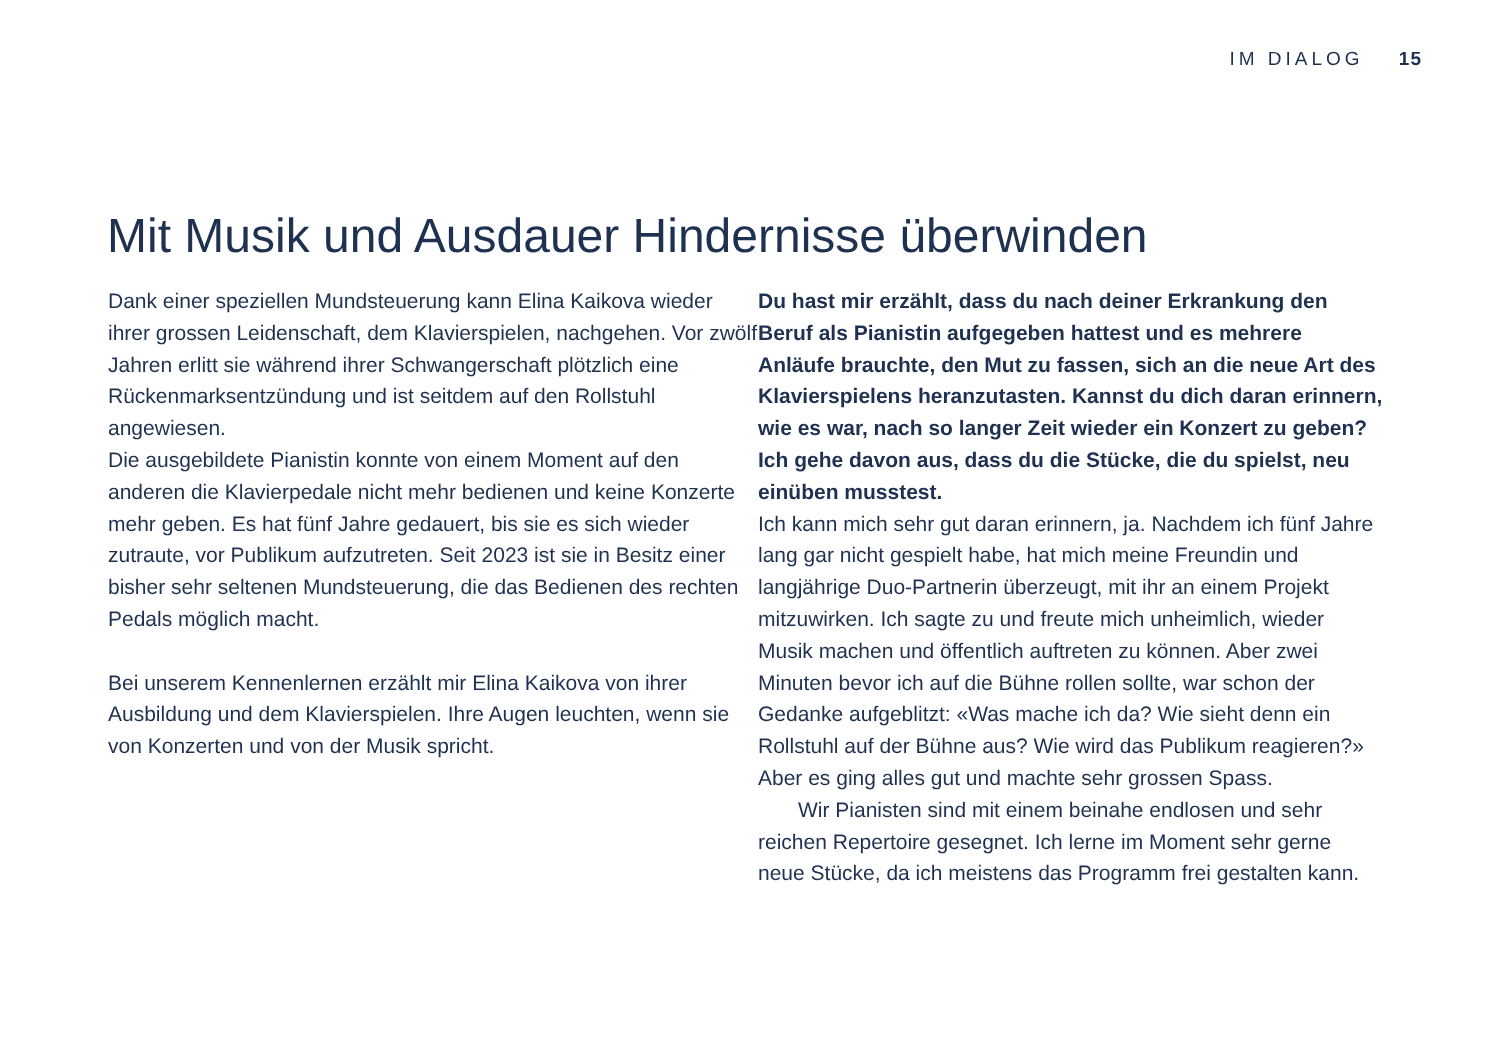IM DIALOG 15
Mit Musik und Ausdauer Hindernisse überwinden
Dank einer speziellen Mundsteuerung kann Elina Kaikova wieder ihrer grossen Leidenschaft, dem Klavierspielen, nachgehen. Vor zwölf Jahren erlitt sie während ihrer Schwangerschaft plötzlich eine Rückenmarksentzündung und ist seitdem auf den Rollstuhl angewiesen.
Die ausgebildete Pianistin konnte von einem Moment auf den anderen die Klavierpedale nicht mehr bedienen und keine Konzerte mehr geben. Es hat fünf Jahre gedauert, bis sie es sich wieder zutraute, vor Publikum aufzutreten. Seit 2023 ist sie in Besitz einer bisher sehr seltenen Mundsteuerung, die das Bedienen des rechten Pedals möglich macht.
Bei unserem Kennenlernen erzählt mir Elina Kaikova von ihrer Ausbildung und dem Klavierspielen. Ihre Augen leuchten, wenn sie von Konzerten und von der Musik spricht.
Du hast mir erzählt, dass du nach deiner Erkrankung den Beruf als Pianistin aufgegeben hattest und es mehrere Anläufe brauchte, den Mut zu fassen, sich an die neue Art des Klavierspielens heranzutasten. Kannst du dich daran erinnern, wie es war, nach so langer Zeit wieder ein Konzert zu geben? Ich gehe davon aus, dass du die Stücke, die du spielst, neu einüben musstest.
Ich kann mich sehr gut daran erinnern, ja. Nachdem ich fünf Jahre lang gar nicht gespielt habe, hat mich meine Freundin und langjährige Duo-Partnerin überzeugt, mit ihr an einem Projekt mitzuwirken. Ich sagte zu und freute mich unheimlich, wieder Musik machen und öffentlich auftreten zu können. Aber zwei Minuten bevor ich auf die Bühne rollen sollte, war schon der Gedanke aufgeblitzt: «Was mache ich da? Wie sieht denn ein Rollstuhl auf der Bühne aus? Wie wird das Publikum reagieren?» Aber es ging alles gut und machte sehr grossen Spass.
Wir Pianisten sind mit einem beinahe endlosen und sehr reichen Repertoire gesegnet. Ich lerne im Moment sehr gerne neue Stücke, da ich meistens das Programm frei gestalten kann.